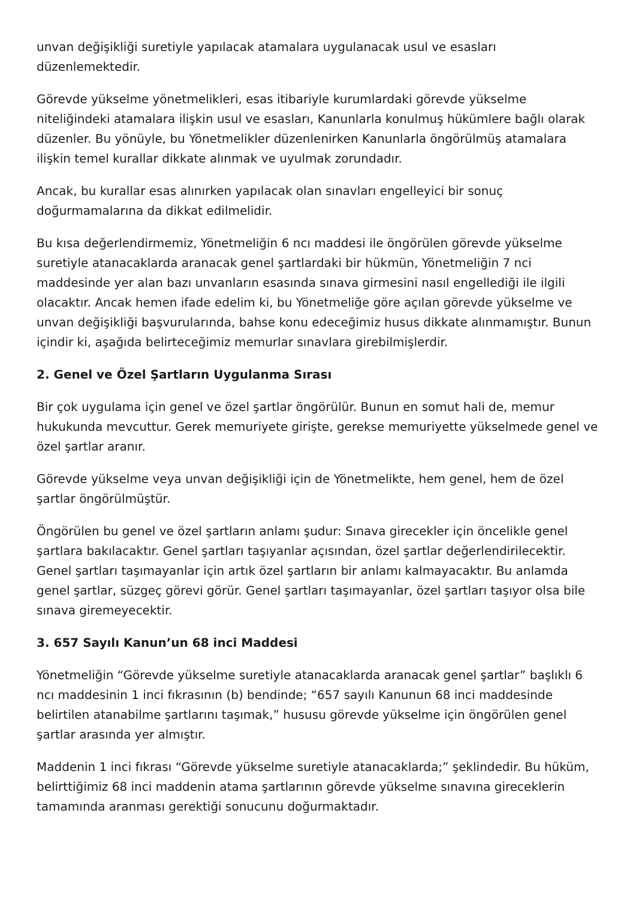unvan değişikliği suretiyle yapılacak atamalara uygulanacak usul ve esasları düzenlemektedir.
Görevde yükselme yönetmelikleri, esas itibariyle kurumlardaki görevde yükselme niteliğindeki atamalara ilişkin usul ve esasları, Kanunlarla konulmuş hükümlere bağlı olarak düzenler. Bu yönüyle, bu Yönetmelikler düzenlenirken Kanunlarla öngörülmüş atamalara ilişkin temel kurallar dikkate alınmak ve uyulmak zorundadır.
Ancak, bu kurallar esas alınırken yapılacak olan sınavları engelleyici bir sonuç doğurmamalarına da dikkat edilmelidir.
Bu kısa değerlendirmemiz, Yönetmeliğin 6 ncı maddesi ile öngörülen görevde yükselme suretiyle atanacaklarda aranacak genel şartlardaki bir hükmün, Yönetmeliğin 7 nci maddesinde yer alan bazı unvanların esasında sınava girmesini nasıl engellediği ile ilgili olacaktır. Ancak hemen ifade edelim ki, bu Yönetmeliğe göre açılan görevde yükselme ve unvan değişikliği başvurularında, bahse konu edeceğimiz husus dikkate alınmamıştır. Bunun içindir ki, aşağıda belirteceğimiz memurlar sınavlara girebilmişlerdir.
2. Genel ve Özel Şartların Uygulanma Sırası
Bir çok uygulama için genel ve özel şartlar öngörülür. Bunun en somut hali de, memur hukukunda mevcuttur. Gerek memuriyete girişte, gerekse memuriyette yükselmede genel ve özel şartlar aranır.
Görevde yükselme veya unvan değişikliği için de Yönetmelikte, hem genel, hem de özel şartlar öngörülmüştür.
Öngörülen bu genel ve özel şartların anlamı şudur: Sınava girecekler için öncelikle genel şartlara bakılacaktır. Genel şartları taşıyanlar açısından, özel şartlar değerlendirilecektir. Genel şartları taşımayanlar için artık özel şartların bir anlamı kalmayacaktır. Bu anlamda genel şartlar, süzgeç görevi görür. Genel şartları taşımayanlar, özel şartları taşıyor olsa bile sınava giremeyecektir.
3. 657 Sayılı Kanun’un 68 inci Maddesi
Yönetmeliğin “Görevde yükselme suretiyle atanacaklarda aranacak genel şartlar” başlıklı 6 ncı maddesinin 1 inci fıkrasının (b) bendinde; “657 sayılı Kanunun 68 inci maddesinde belirtilen atanabilme şartlarını taşımak,” hususu görevde yükselme için öngörülen genel şartlar arasında yer almıştır.
Maddenin 1 inci fıkrası “Görevde yükselme suretiyle atanacaklarda;” şeklindedir. Bu hüküm, belirttiğimiz 68 inci maddenin atama şartlarının görevde yükselme sınavına gireceklerin tamamında aranması gerektiği sonucunu doğurmaktadır.